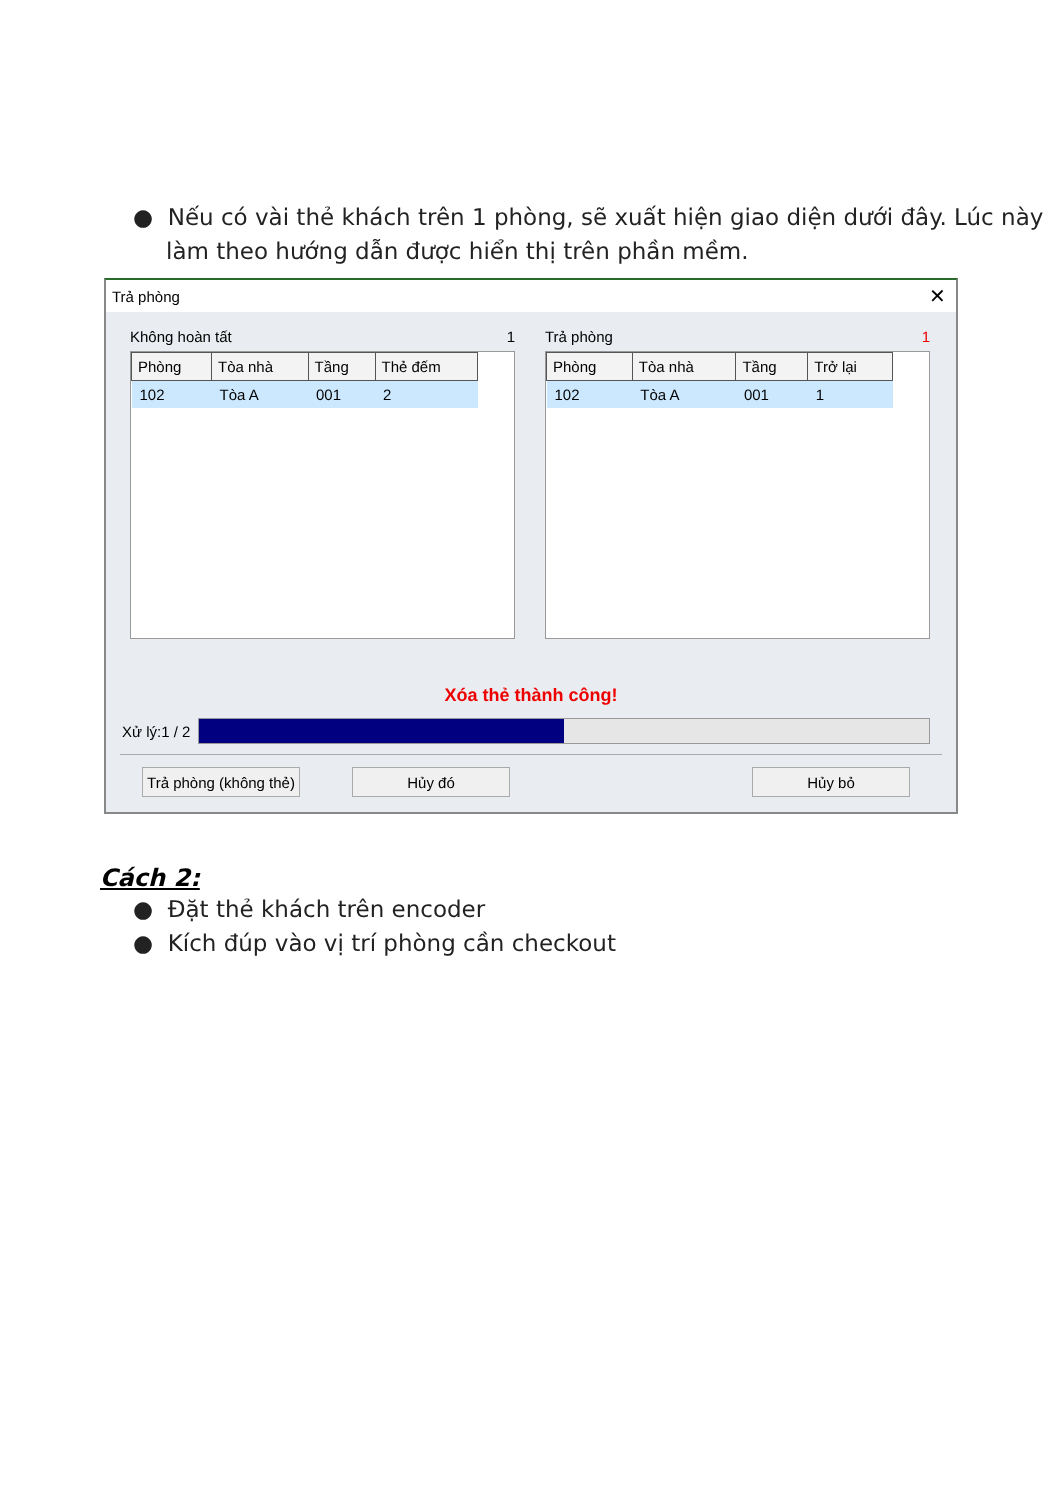● Nếu có vài thẻ khách trên 1 phòng, sẽ xuất hiện giao diện dưới đây. Lúc này làm theo hướng dẫn được hiển thị trên phần mềm.
Trả phòng ✕
Không hoàn tất 1
| Phòng | Tòa nhà | Tầng | Thẻ đếm |
| --- | --- | --- | --- |
| 102 | Tòa A | 001 | 2 |
Trả phòng 1
| Phòng | Tòa nhà | Tầng | Trở lại |
| --- | --- | --- | --- |
| 102 | Tòa A | 001 | 1 |
Xóa thẻ thành công!
Xử lý:1 / 2
Trả phòng (không thẻ)
Hủy đó Hủy bỏ
Cách 2:
● Đặt thẻ khách trên encoder
● Kích đúp vào vị trí phòng cần checkout